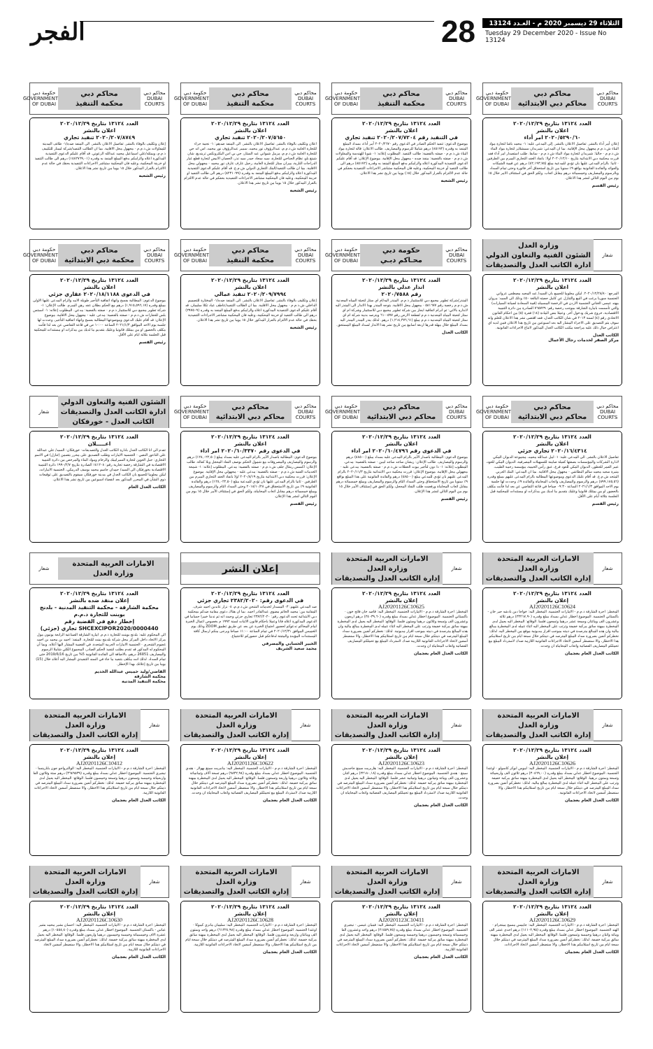الفجر
28
الثلاثاء 29 ديسمبر 2020 م - العـدد 13124
Tuesday 29 December 2020 - Issue No 13124
محاكم دبي DUBAI COURTS
محاكم دبي
محاكم دبي الابتدائية
حكومة دبي GOVERNMENT OF DUBAI
العدد ١٣١٢٤ بتاريخ ٢٠٢٠/١٢/٢٩
اعلان بالنشر
٢٠٢٠/٥٢٩٠/٦٠ امر أداء
إعلان أمر أداء بالنشر. تفاصيل الاعلان بالنشر. إلى المدعى عليه: ١- محمد باشا لتجارة مواد البناء ش.ذ.م.م مجهول محل الإقامة. بما ان المدعي: شيريدان سبيشلايز لتجارة مواد البناء ش.ذ.م.م - حاليا: شيريدان لتجارة مواد البناء ش.ذ.م.م - سابقا. طلب استصدار امر أداء فقد قررت محكمة دبي الابتدائية بتاريخ ٢٠٢٠/١٢/١٠ اولا: بانفاذ العقد التجاري المبرم بين الطرفين - ثانيا: بالزام المدعى عليها بان تؤدي للمدعية مبلغ (٤٢,١٩٣,٧٥) درهم عن قيمة الشيكات والفوائد والفائدة القانونية بواقع ٩٪ سنويا من تاريخ استحقاق آخر فاتورة وحتى تمام السداد وبالرسوم والمصاريف وخمسمائة درهم مقابل اتعاب. ولكم الحق في استئناف الامر خلال ١٥ يوم من اليوم التالي لنشر هذا الاعلان.
رئيس القسم
محاكم دبي DUBAI COURTS
محاكم دبي
محكمة التنفيذ
حكومة دبي GOVERNMENT OF DUBAI
العدد ١٣١٢٤ بتاريخ ٢٠٢٠/١٢/٢٩
اعلان بالنشر
في التنفيذ رقم ٢٠٢٠/٢٠٧/٧٢٠٤ تنفيذ تجاري
موضوع الدعوى: تنفيذ الحكم الصادر في الدعوى رقم ٢٠٢٠/٢٦٧٠ أمر أداء، بسداد المبلغ المنفذ به وقدره (٨٥١٧٢) درهم شاملا للرسوم والمصاريف. طالب الاعلان: قالة لتجارة مواد البناء ش.ذ.م.م - صفته بالقضية: طالب التنفيذ. المطلوب إعلانه: ١- شوبا للهندسة والمقاولات ش.ذ.م.م - صفته بالقضية: منفذ ضده - مجهول محل الإقامة. موضوع الإعلان: قد أقام عليكم الدعوى التنفيذية المذكورة اعلاه والزامكم بدفع المبلغ المنفذ به وقدره (٨٥١٧٢) درهم الى طالب التنفيذ أو خزينة المحكمة، وعليه فان المحكمة ستباشر الاجراءات التنفيذية بحقكم في حالة عدم الالتزام بالقرار المذكور خلال (١٥) يوما من تاريخ نشر هذا الاعلان.
رئيس الشعبة
محاكم دبي DUBAI COURTS
محاكم دبي
محكمة التنفيذ
حكومة دبي GOVERNMENT OF DUBAI
العدد ١٣١٢٤ بتاريخ ٢٠٢٠/١٢/٢٩
اعلان بالنشر
٢٠٢٠/٢٠٧/٥٦٥٠ تنفيذ تجاري
اعلان وتكليف بالوفاء بالنشر. تفاصيل الاعلان بالنشر. الى المنفذ ضدهم: ١- نجمة حراء للتجارة العامة ش.ذ.م.م، عبدالرؤوف نور محمد، سمير عبدالرؤوف نور محمد، اس اند جي للتجارة العامة ش.ذ.م.م، مزمل شيواني عبد الستار، جي بي اس اليكترونكس ترينديغ، شان شينغ باو، نظام الجناحي للتجارة، سيد سجاد حيدر سيد نذر، الحصان الابيض لتجارة قطع غيار الدراجات النارية، ميزان ستار للتجارة العامة، رحيل عارف عارف نور محمد - مجهولي محل الاقامة. بما ان طالب التنفيذ/البنك التجاري الدولي ش.م.ع. قد أقام عليكم الدعوى التنفيذية المذكورة اعلاه والزامكم بدفع المبلغ المنفذ به وقدره (٤٢٣١٠٩٩) درهم الى طالب التنفيذ او خزينة المحكمة، وعليه فان المحكمة ستباشر الاجراءات التنفيذية بحقكم في حالة عدم الالتزام بالقرار المذكور خلال ١٥ يوما من تاريخ نشر هذا الاعلان.
رئيس الشعبة
محاكم دبي DUBAI COURTS
محاكم دبي
محكمة التنفيذ
حكومة دبي GOVERNMENT OF DUBAI
العدد ١٣١٢٤ بتاريخ ٢٠٢٠/١٢/٢٩
اعلان بالنشر
٢٠٢٠/٢٠٧/٨٧٤٩ تنفيذ تجاري
إعلان وتكليف بالوفاء بالنشر. تفاصيل الاعلان بالنشر. الى المنفذ ضده/١- طائف المدينة للمقاولات ش.ذ.م.م - مجهول محل الاقامة. بما ان الطالب التنفيذ/شركة ليمنار للتكييف ذ.م.م، ويمثله/علي اسماعيل محمد عبدالله الزعوني. قد أقام عليكم الدعوى التنفيذية المذكورة اعلاه والزامكم بدفع المبلغ المنفذ به وقدره (١٤٨٢٧٦٩,٠١) درهم الى طالب التنفيذ او خزينة المحكمة، وعليه فان المحكمة ستباشر الاجراءات التنفيذية بحقك في حالة عدم الالتزام بالقرار المذكور خلال ١٥ يوما من تاريخ نشر هذا الاعلان.
رئيس الشعبة
شعار
وزارة العدل
الشئون الفنية والتعاون الدولي
ادارة الكاتب العدل والتصديقات
العدد ١٣١٢٤ بتاريخ ٢٠٢٠/١٢/٢٩
اعلان بالنشر
المرجع: ٢٠٢٠/١٢/٢٨/٨٠. ليكن معلوما للجميع بان السيد/ عبد المجيد مصطفى عرواني الجنسية سوريا يرغب في البيع والتنازل عن كامل حصته البالغة ٥٠٪ وذلك الى السيد: مروان مهند عيسى الغناني الجنسية الاردن في الرخصة المسماه (قمة السعادة لصيانة السيارات) والتي تأسست بامارة الشارقة بموجب رخصة رقم: ٧٦٥٧٢٩ الصادرة من دائرة التنمية الاقتصادية، خروج شريك ودخول آخر. وعملا بنص المادة (١٤) فقرة (٥) من احكام القانون الاتحادي رقم (٤) لسنة ٢٠١٣ في شان الكاتب العدل، فقد اقتضى نشر هذا الاعلان للعلم وانه سوف يتم التصديق على الاجراء المشار اليه بعد اسبوعين من تاريخ هذا الاعلان فمن لديه اي اعتراض حيال ذلك عليه مراجعة مكتب الكاتب العدل المذكور لاتباع الاجراءات القانونية.
الكاتب العدل
مركز الصقر لخدمات رجال الأعمال
محاكم دبي DUBAI COURTS
حكومة دبي
محـاكم دبـي
حكومة دبي GOVERNMENT OF DUBAI
العدد ١٣١٢٤ بتاريخ ٢٠٢٠/١٢/٢٩
انذار عدلي بالنشر
رقم ٢٠٢٠/٧٥٨٨
المنذر/شركة تطوير مجمع دبي للاستثمار ذ.م.م. المنذر اليه/ام اي ستار لتعبئة المياه المعدنية ش.ذ.م.م رخصة رقم ٥٨١٦٧٧ - مجهول محل الاقامة. يتوجه المنذر بهذا الانذار الى المنذر اليه لانذاره بالاتي: تم ابرام اتفاقية ايجار بين شركة تطوير مجمع دبي للاستثمار وشركة ام اي ستار لتعبئة المياه المعدنية ذ.م.م لقطعة الارض رقم ٥٩٧-٦١٠ ويترصد بذمة شركة ام اي ستار لتعبئة المياه المعدنية ذ.م.م مبلغ (١,٢١٤,٣٧٦,٦١) درهم. لذلك ينذر المنذر المنذر اليه بسداد المبلغ خلال مهلة قدرها اربعة اسابيع من تاريخ نشر هذا الانذار لسداد المبلغ المستحق.
الكاتب العدل
محاكم دبي DUBAI COURTS
محاكم دبي
محكمة التنفيذ
حكومة دبي GOVERNMENT OF DUBAI
العدد ١٣١٢٤ بتاريخ ٢٠٢٠/١٢/٢٩
اعلان بالنشر
٢٠٢٠/٢٠٩/٧٩٩٤ تنفيذ عمالي
إعلان وتكليف بالوفاء بالنشر. تفاصيل الاعلان بالنشر. الى المنفذ ضده/١- المختارة للتصميم الداخلي ش.ذ.م.م - مجهول محل الاقامة. بما ان الطالب التنفيذ/عاطف عياد تكلا سليمان. قد أقام عليكم الدعوى التنفيذية المذكورة اعلاه والزامكم بدفع المبلغ المنفذ به وقدره (٢٩٧٥٠٩) درهم الى طالب التنفيذ او خزينة المحكمة، وعليه فان المحكمة ستباشر الاجراءات التنفيذية بحقك في حالة عدم الالتزام بالقرار المذكور خلال ١٥ يوما من تاريخ نشر هذا الاعلان.
رئيس الشعبة
محاكم دبي DUBAI COURTS
محاكم دبي
محكمة دبي الابتدائية
حكومة دبي GOVERNMENT OF DUBAI
العدد ١٣١٢٤ بتاريخ ٢٠٢٠/١٢/٢٩
اعلان بالنشر
في الدعوى ٢٠٢٠/١٨/١١٨٨ عقاري جزئي
موضوع الدعوى: المطالبة بفسخ وانهاء اتفاقية التأجير طويلة الامد والزام المدعى عليها الاولى بمبلغ وقدره (١,٩١٥,٥٩٦,١٧) درهم مع الحكم بطلان عقد رهن المبرم. طالب الإعلان: ١- شركة تطوير مجمع دبي للاستثمار ذ.م.م - صفته بالقضية: مدعي. المطلوب إعلانه: ١- اسبتس بلس للعقارات ش.ذ.م.م - صفته بالقضية: مدعى عليه - مجهول محل الاقامة. موضوع الإعلان: قد أقام عليك الدعوى وموضوعها المطالبة بفسخ وانهاء اتفاقية التأجير، وحددت لها جلسة يوم الاحد الموافق ٢٠٢١/١/٣ الساعة ١٠:٠٠ ص في قاعة التقاضي عن بعد لذا فأنت مكلف بالحضور او من يمثلك قانونيا وعليك بتقديم ما لديك من مذكرات او مستندات للمحكمة قبل الجلسة بثلاثة ايام على الأقل.
رئيس القسم
محاكم دبي DUBAI COURTS
محاكم دبي
محاكم دبي الابتدائية
حكومة دبي GOVERNMENT OF DUBAI
العدد ١٣١٢٤ بتاريخ ٢٠٢٠/١٢/٢٩
اعلان بالنشر
٢٠٢٠/١٦/٤٣١٤ تجاري جزئي
تفاصيل الاعلان بالنشر. الى المدعى عليه: ١- امل عبدالله محمد، مجموعة الديوان المكي لادارة الشركات والمؤسسات بصفتها كفيلة ضامنة للتسهيلات المصرفية، الديوان المكي للعود، عبير القمر للعطور، الديوان المكي للعود فرع، عبق رأس الخيمة، مؤسسة زحمة الطيب، منيرة سعيد محمد سالم البطاشي - مجهول محل الاقامة. بما ان المدعي: البنك العربي المتحد ش.م.ع. قد أقام عليك الدعوى وموضوعها المطالبة بالزام المدعى عليهم بمبلغ وقدره (٨٩٩,١٨٥,٥٦) درهم والرسوم والمصاريف واتعاب المحاماة والفائدة ٩٪، وحددت لها جلسة يوم الاحد الموافق ٢٠٢١/١/٣ الساعة ٠٩:٣٠ صباحا في قاعة التقاضي عن بعد لذا فأنت مكلف بالحضور او من يمثلك قانونيا وعليك بتقديم ما لديك من مذكرات او مستندات للمحكمة قبل الجلسة بثلاثة أيام على الأقل.
رئيس القسم
محاكم دبي DUBAI COURTS
محاكم دبي
محاكم دبي الابتدائية
حكومة دبي GOVERNMENT OF DUBAI
العدد ١٣١٢٤ بتاريخ ٢٠٢٠/١٢/٢٩
اعلان بالنشر
في الدعوى رقم ٢٠٢٠/٦٠/٤٧٩٦ امر اداء
موضوع الدعوى: المطالبة باصدار الأمر بالزام المدعى عليه بسداد مبلغ (٤٨٥٠٠) درهم والرسوم والمصاريف. طالب الإعلان: زيشان ساجد ساجد امين - صفته بالقضية: مدعي. المطلوب إعلانه: ١- دا دون لتأجير بيوت العطلات ش.ذ.م.م - صفته بالقضية: مدعى عليه - مجهولي محل الإقامة. موضوع الإعلان: قررت محكمة دبي الابتدائية بتاريخ ٢٠٢٠/١١/٣ بالزام المدعى عليهم بان تؤدي للمدعي مبلغ (٤٨٥٠٠) درهم والفائدة القانونية على هذا المبلغ بواقع ٩٪ سنويا من تاريخ الاستحقاق وحتى السداد التام والرسوم والمصاريف ومبلغ خمسمائة درهم مقابل اتعاب المحاماة ورفضت طلب النفاذ المعجل، ولكم الحق في إستئناف الأمر خلال ١٥ يوم من اليوم التالي لنشر هذا الإعلان.
رئيس القسم
محاكم دبي DUBAI COURTS
محاكم دبي
محاكم دبي الابتدائية
حكومة دبي GOVERNMENT OF DUBAI
العدد ١٣١٢٤ بتاريخ ٢٠٢٠/١٢/٢٩
اعلان بالنشر
في الدعوى رقم ٢٠٢٠/٦٠/٣٣٧٠ امر اداء
موضوع الدعوى: المطالبة باصدار الأمر بالزام المدعى عليه بسداد مبلغ (١٢٤,٠٢٢,٥٠) درهم والرسوم والمصاريف والمصروفات مع شمول الحكم بوصف النفاذ المعجل وبلا كفالة. طالب الإعلان: اكسس رينتال جلف ش.ذ.م.م - صفته بالقضية: مدعي. المطلوب إعلانه: ١- شمعة الخدمات الفنية ش.ذ.م.م - صفته بالقضية: مدعى عليه - مجهولي محل الإقامة. موضوع الإعلان: قررت محكمة دبي الابتدائية بتاريخ ٢٠٢٠/٨/١٩ اولا بانفاذ العقد التجاري المبرم بين الطرفين - ثانيا بالزام المدعى عليها بان تؤدي للمدعية مبلغ (١٢٤,٠٢٢,٥٠) درهم والفائدة القانونية ٩٪ من تاريخ الاستحقاق في ٢٠١٨/١٠/٢٨ وحتى السداد التام والرسوم والمصاريف ومبلغ خمسمائة درهم مقابل اتعاب المحاماة، ولكم الحق في إستئناف الأمر خلال ١٥ يوم من اليوم التالي لنشر هذا الإعلان.
رئيس القسم
الشئون الفنية والتعاون الدولي
ادارة الكاتب العدل والتصديقات
الكاتب العدل - خورفكان
شعار
العدد ١٣١٢٤ بتاريخ ٢٠٢٠/١٢/٢٩
اعـــــلان
تقدم الى انا الكاتب العدل بادارة الكاتب العدل والتصديقات- خورفكان: السيد/ علي عبدالله علي الناعور النقبي - الجنسية الامارات وطلب التصديق على محرر يتضمن (تنازل) في الاسم التجاري: جبل العوين لتجارة السيراميك والرخام ومواد البناء والمرخص من دائرة التنمية الاقتصادية في الشارقة رخصة تجارية رقم: ١٤١٢٠٨ الصادرة بتاريخ ١٩٩٠/٢/٧ دائرة التنمية الاقتصادية بخورفكان الى السيد/ حمدان جاسم محمد يوسف الدرمكي، الجنسية الامارات، ليكن معلوما للجميع بان الكاتب العدل في مدينة خورفكان سيقوم بالتصديق على توقيعات ذوي الشأن في المحرر المذكور بعد انقضاء اسبوعين من تاريخ نشر هذا الاعلان.
الكاتب العدل العام
شعار
الامارات العربية المتحدة
وزارة العدل
إدارة الكاتب العدل والتصديقات
العدد ١٣١٢٤ بتاريخ ٢٠٢٠/١٢/٢٩
إعلان بالنشر
AJ20201126C10624
المخطر: اجرة الشارقة ذ.م.م - الامارات الجنسية. المخطر اليه: خواجا دين بادشه حير خان - باكستاني الجنسية. الموضوع اخطار عدلي بسداد مبلغ وقدره (٢٣٢١٧,٩٠) درهم ثلاثة وعشرون الف ومائتان وسبعة عشر درهما وتسعون فلسا. الوقائع: المخطر اليه يعمل لدى المخطرة بمهنة سائق مركبة خفيفة وترتب على المخطر اليه اثناء عمله لدى المخطرة مبالغ مالية وان هذه المبالغ مترصدة في ذمته بموجب اقرار مديونية موقع من المخطر اليه. لذلك: نخطركم أنفين بضرورة سداد المبلغ المترصد في ذمتكم خلال سبعة ايام من تاريخ استلامكم هذا الاخطار، والا سنضطر آسفين لاتخاذ الاجراءات القانونية اللازمة ضدك لاسترداد المبلغ مع تحملكم المصاريف القضائية واتعاب المحاماة ان وجدت.
الكاتب العدل العام بعجمان
شعار
الامارات العربية المتحدة
وزارة العدل
إدارة الكاتب العدل والتصديقات
العدد ١٣١٢٤ بتاريخ ٢٠٢٠/١٢/٢٩
إعلان بالنشر
AJ20201126C10625
المخطر: اجرة الشارقة ذ.م.م - الامارات الجنسية. المخطر اليه: قاصد خان فاتح خون - باكستاني الجنسية. الموضوع اخطار عدلي بسداد مبلغ وقدره (٢٤٠٣٩,٦٠) درهم اربعون وعشرون الف وتسعة وثلاثون درهما وستون فلسا. الوقائع: المخطر اليه يعمل لدى المخطرة بمهنة سائق مركبة خفيفة وترتب على المخطر اليه اثناء عمله لدى المخطرة مبالغ مالية وان هذه المبالغ مترصدة في ذمته بموجب اقرار مديونية. لذلك: نخطركم أنفين بضرورة سداد المبلغ المترصد في ذمتكم خلال سبعة ايام من تاريخ استلامكم هذا الاخطار، والا سنضطر آسفين لاتخاذ الاجراءات القانونية اللازمة ضدك لاسترداد المبلغ مع تحملكم المصاريف القضائية واتعاب المحاماة ان وجدت.
الكاتب العدل العام بعجمان
إعلان النشر
العدد ١٣١٢٤ بتاريخ ٢٠٢٠/١٢/٢٩
في الدعوى رقم: ٢٣٨٢/٢٠٢٠ تجاري جزئي
ضد المدعي عليهم: ٣- المسدار لخدمات الشحن ش.ذ.م.م، ٤- نزار عابدين احمد شرف. المقامة من: محمد الخاتم مضوي عبدالقادر احمد. بما ان هناك دعوى مقامة ضدكم بمحكمة دبي الابتدائية تحت الدعوى رقم: ٢٣٨٢/٢٠٢٠ تجاري جزئي وحيث انه تم ندبنا خبيرا حسابيا في الدعوى المذكورة اعلاه فانا وعملا باحكام قانون الاثبات لسنة ١٩٩٢ م بخصوص اعمال الخبرة امام المحاكم ندعوكم لحضور اجتماع الخبرة عن بعد عن طريق تطبيق ZOOM وذلك يوم الخميس الموافق ٢٠٢٠/١٢/٣١ في تمام الساعة ١١:٠٠ صباحا ويرجى منكم ارسال كافة المستندات المؤيدة والمثبتة لدفاعكم قبل حضوركم للاجتماع.
الخبير الحسابي والمصرفي
محمد سعيد الشريف
الامارات العربية المتحدة
وزارة العدل
شعار
العدد ١٣١٢٤ بتاريخ ٢٠٢٠/١٢/٢٩
إعلان منفذ ضده بالنشر
محكمة الشارقة - محكمة التنفيذ المدنية - بلدنج بوينت للتجارة ذ.م.م
إخطار دفع في القضية رقم SHCEXCIPOR2020/0000440 تجاري (جزئي)
الى المحكوم عليه: بلدنج بوينت للتجارة ذ.م.م. امارة الشارقة الصناعية الرابعة يونيون مول مركز الاتحاد داخل المركز محل شركة بلدينج بينت للتجارة. المنفذ: احمد بن محمد بن احمد غضوم الشحري - الجنسية الامارات العربية المتحدة. في القضية المشار اليها أعلاه. وبما أن المحكوم له المذكور قد تقدم بطلب لتنفيذ الحكم الصادر، المجموع الكلي شاملا الرسوم والمصاريف 26851 درهم، بالاضافة الى الفائدة القانونية 5% من تاريخ 2019/6/16 حتى تمام السداد. لذلك انت مكلف بتنفيذ ما جاء في السند التنفيذي المشار اليه أعلاه خلال (15) يوما من تاريخ إعلانك بهذا الإخطار.
القاضي/وليد خميس عبدالله الخديم
محكمة الشارقة
محكمة التنفيذ المدنية
شعار
الامارات العربية المتحدة
وزارة العدل
إدارة الكاتب العدل والتصديقات
العدد ١٣١٢٤ بتاريخ ٢٠٢٠/١٢/٢٩
إعلان بالنشر
AJ20201126C10626
المخطر: اجرة الشارقة ذ.م.م - الامارات الجنسية. المخطر اليه: اموس ابوكر كاسولو - اوغندا الجنسية. الموضوع اخطار عدلي بسداد مبلغ وقدره (٣٠٤٦٩,٠٠) درهم ثلاثون الف واربعمائة وتسعة وستون درهما. الوقائع: المخطر اليه يعمل لدى المخطرة بمهنة سائق مركبة خفيفة وترتب على المخطر اليه اثناء عمله لدى المخطرة مبالغ مالية. لذلك: نخطركم أنفين بضرورة سداد المبلغ المترصد في ذمتكم خلال سبعة ايام من تاريخ استلامكم هذا الاخطار، والا سنضطر آسفين لاتخاذ الاجراءات القانونية.
الكاتب العدل العام بعجمان
شعار
الامارات العربية المتحدة
وزارة العدل
إدارة الكاتب العدل والتصديقات
العدد ١٣١٢٤ بتاريخ ٢٠٢٠/١٢/٢٩
إعلان بالنشر
AJ20201126C10623
المخطر: اجرة الشارقة ذ.م.م - الامارات الجنسية. المخطر اليه: هاربريت سينغ جاجديش سينغ - هندي الجنسية. الموضوع اخطار عدلي بسداد مبلغ وقدره (٢٢١٨٠,١٨) درهم اثنان وعشرون الف ومائة وثمانون درهما وثمانية عشر فلسا. الوقائع: المخطر اليه يعمل لدى المخطرة بمهنة سائق مركبة خفيفة. لذلك: نخطركم أنفين بضرورة سداد المبلغ المترصد في ذمتكم خلال سبعة ايام من تاريخ استلامكم هذا الاخطار، والا سنضطر آسفين لاتخاذ الاجراءات القانونية اللازمة ضدك لاسترداد المبلغ مع تحملكم المصاريف القضائية واتعاب المحاماة ان وجدت.
الكاتب العدل العام بعجمان
شعار
الامارات العربية المتحدة
وزارة العدل
إدارة الكاتب العدل والتصديقات
العدد ١٣١٢٤ بتاريخ ٢٠٢٠/١٢/٢٩
إعلان بالنشر
AJ20201126C10622
المخطر: اجرة الشارقة ذ.م.م - الامارات الجنسية. المخطر اليه: مانبريت سينغ بهولار - هندي الجنسية. الموضوع اخطار عدلي بسداد مبلغ وقدره (٩٨٣٢,٩٤) درهم تسعة آلاف وثمانمائة وثلاثة وثلاثون درهما واربعة وتسعون فلسا. الوقائع: المخطر اليه يعمل لدى المخطرة بمهنة سائق مركبة خفيفة. لذلك: نخطركم أنفين بضرورة سداد المبلغ المترصد في ذمتكم خلال سبعة ايام من تاريخ استلامكم هذا الاخطار، والا سنضطر آسفين لاتخاذ الاجراءات القانونية اللازمة ضدك لاسترداد المبلغ مع تحملكم المصاريف القضائية واتعاب المحاماة ان وجدت.
الكاتب العدل العام بعجمان
شعار
الامارات العربية المتحدة
وزارة العدل
إدارة الكاتب العدل والتصديقات
العدد ١٣١٢٤ بتاريخ ٢٠٢٠/١٢/٢٩
إعلان بالنشر
AJ20201126C10412
المخطر: اجرة الشارقة ذ.م.م - الامارات الجنسية. المخطر اليه: الوالنرواجو جون بابارينسا - نيجيري الجنسية. الموضوع اخطار عدلي بسداد مبلغ وقدره (٣٦٤٩٥٣٩) درهم ستة وثلاثون الفا واربعمائة وخمسة وتسعون درهما وتسعة وخمسون فلسا. الوقائع: المخطر اليه يعمل لدى المخطرة بمهنة سائق مركبة خفيفة. لذلك: نخطركم أنفين بضرورة سداد المبلغ المترصد في ذمتكم خلال سبعة ايام من تاريخ استلامكم هذا الاخطار، والا سنضطر آسفين لاتخاذ الاجراءات القانونية اللازمة.
الكاتب العدل العام بعجمان
شعار
الامارات العربية المتحدة
وزارة العدل
إدارة الكاتب العدل والتصديقات
العدد ١٣١٢٤ بتاريخ ٢٠٢٠/١٢/٢٩
إعلان بالنشر
AJ20201126C10629
المخطر: اجرة الشارقة ذ.م.م - الامارات الجنسية. المخطر اليه: جايمس مسيح مينجرام - الهند الجنسية. الموضوع اخطار عدلي بسداد مبلغ وقدره (١١١٠٢,٩٥) درهم احدى عشر الف ومائة واثنان درهما وخمسة وتسعون فلسا. الوقائع: المخطر اليه يعمل لدى المخطرة بمهنة سائق مركبة خفيفة. لذلك: نخطركم أنفين بضرورة سداد المبلغ المترصد في ذمتكم خلال سبعة ايام من تاريخ استلامكم هذا الاخطار، والا سنضطر آسفين لاتخاذ الاجراءات.
الكاتب العدل العام بعجمان
شعار
الامارات العربية المتحدة
وزارة العدل
إدارة الكاتب العدل والتصديقات
العدد ١٣١٢٤ بتاريخ ٢٠٢٠/١٢/٢٩
إعلان بالنشر
AJ20201123C10411
المخطر: اجرة الشارقة ذ.م.م - الامارات الجنسية. المخطر اليه: فينيان عيسى - نيجيري الجنسية. الموضوع اخطار عدلي بسداد مبلغ وقدره (٢١٥٥٩,٧٥) درهم واحد وعشرون الفا وخمسمائة وتسعة وخمسون درهما وخمسة وسبعون فلسا. الوقائع: المخطر اليه يعمل لدى المخطرة بمهنة سائق مركبة خفيفة. لذلك: نخطركم أنفين بضرورة سداد المبلغ المترصد في ذمتكم خلال سبعة ايام من تاريخ استلامكم هذا الاخطار، والا سنضطر آسفين لاتخاذ الاجراءات القانونية اللازمة.
الكاتب العدل العام بعجمان
شعار
الامارات العربية المتحدة
وزارة العدل
إدارة الكاتب العدل والتصديقات
العدد ١٣١٢٤ بتاريخ ٢٠٢٠/١٢/٢٩
إعلان بالنشر
AJ20201126C10628
المخطر: اجرة الشارقة ذ.م.م - الامارات الجنسية. المخطر اليه: سليمان مانزي كيبوكا - اوغندا الجنسية. الموضوع اخطار عدلي بسداد مبلغ وقدره (٦١٢٢٤,٩٨) درهم واحد وستون الف ومائتان واربعة وعشرون فلسا. الوقائع: المخطر اليه يعمل لدى المخطرة بمهنة سائق مركبة خفيفة. لذلك: نخطركم أنفين بضرورة سداد المبلغ المترصد في ذمتكم خلال سبعة ايام من تاريخ استلامكم هذا الاخطار، والا سنضطر آسفين لاتخاذ الاجراءات القانونية اللازمة.
الكاتب العدل العام بعجمان
شعار
الامارات العربية المتحدة
وزارة العدل
إدارة الكاتب العدل والتصديقات
العدد ١٣١٢٤ بتاريخ ٢٠٢٠/١٢/٢٩
إعلان بالنشر
AJ20201126C10630
المخطر: اجرة الشارقة ذ.م.م - الامارات الجنسية. المخطر اليه: احسان بشير محمد بشير عباس - باكستان الجنسية. الموضوع اخطار عدلي بسداد مبلغ وقدره (١٠٥٥٤,٤٠) درهم عشرة الاف وخمسمائة وخمسة وخمسون درهما واربعون فلسا. الوقائع: المخطر اليه يعمل لدى المخطرة بمهنة سائق مركبة خفيفة. لذلك: نخطركم أنفين بضرورة سداد المبلغ المترصد في ذمتكم خلال سبعة ايام من تاريخ استلامكم هذا الاخطار، والا سنضطر آسفين لاتخاذ الاجراءات القانونية اللازمة.
الكاتب العدل العام بعجمان